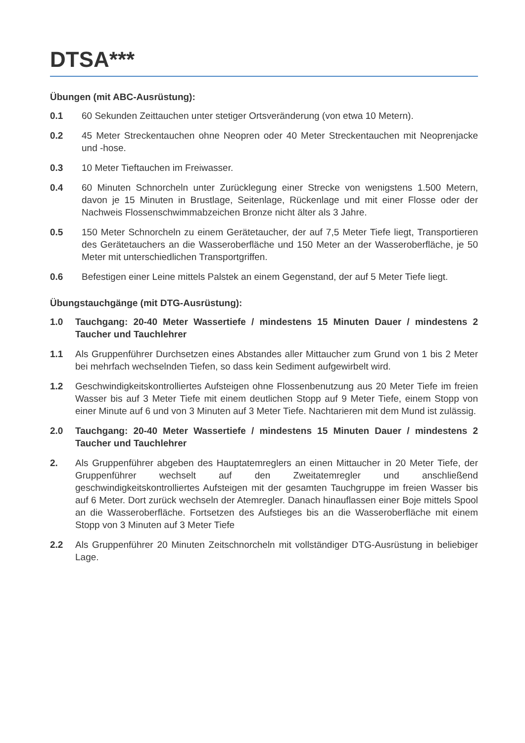DTSA***
Übungen (mit ABC-Ausrüstung):
0.1 60 Sekunden Zeittauchen unter stetiger Ortsveränderung (von etwa 10 Metern).
0.2 45 Meter Streckentauchen ohne Neopren oder 40 Meter Streckentauchen mit Neoprenjacke und -hose.
0.3 10 Meter Tieftauchen im Freiwasser.
0.4 60 Minuten Schnorcheln unter Zurücklegung einer Strecke von wenigstens 1.500 Metern, davon je 15 Minuten in Brustlage, Seitenlage, Rückenlage und mit einer Flosse oder der Nachweis Flossenschwimmabzeichen Bronze nicht älter als 3 Jahre.
0.5 150 Meter Schnorcheln zu einem Gerätetaucher, der auf 7,5 Meter Tiefe liegt, Transportieren des Gerätetauchers an die Wasseroberfläche und 150 Meter an der Wasseroberfläche, je 50 Meter mit unterschiedlichen Transportgriffen.
0.6 Befestigen einer Leine mittels Palstek an einem Gegenstand, der auf 5 Meter Tiefe liegt.
Übungstauchgänge (mit DTG-Ausrüstung):
1.0 Tauchgang: 20-40 Meter Wassertiefe / mindestens 15 Minuten Dauer / mindestens 2 Taucher und Tauchlehrer
1.1 Als Gruppenführer Durchsetzen eines Abstandes aller Mittaucher zum Grund von 1 bis 2 Meter bei mehrfach wechselnden Tiefen, so dass kein Sediment aufgewirbelt wird.
1.2 Geschwindigkeitskontrolliertes Aufsteigen ohne Flossenbenutzung aus 20 Meter Tiefe im freien Wasser bis auf 3 Meter Tiefe mit einem deutlichen Stopp auf 9 Meter Tiefe, einem Stopp von einer Minute auf 6 und von 3 Minuten auf 3 Meter Tiefe. Nachtarieren mit dem Mund ist zulässig.
2.0 Tauchgang: 20-40 Meter Wassertiefe / mindestens 15 Minuten Dauer / mindestens 2 Taucher und Tauchlehrer
2. Als Gruppenführer abgeben des Hauptatemreglers an einen Mittaucher in 20 Meter Tiefe, der Gruppenführer wechselt auf den Zweitatemregler und anschließend geschwindigkeitskontrolliertes Aufsteigen mit der gesamten Tauchgruppe im freien Wasser bis auf 6 Meter. Dort zurück wechseln der Atemregler. Danach hinauflassen einer Boje mittels Spool an die Wasseroberfläche. Fortsetzen des Aufstieges bis an die Wasseroberfläche mit einem Stopp von 3 Minuten auf 3 Meter Tiefe
2.2 Als Gruppenführer 20 Minuten Zeitschnorcheln mit vollständiger DTG-Ausrüstung in beliebiger Lage.